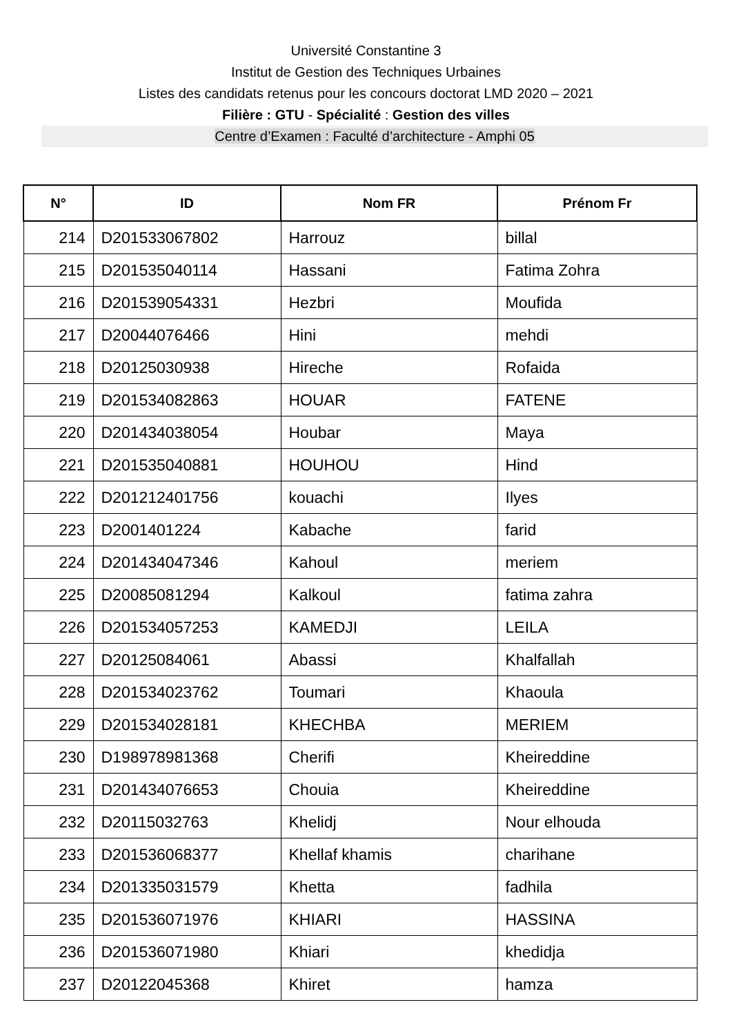Université Constantine 3
Institut de Gestion des Techniques Urbaines
Listes des candidats retenus pour les concours doctorat LMD 2020 – 2021
Filière : GTU - Spécialité : Gestion des villes
Centre d’Examen : Faculté d’architecture - Amphi 05
| N° | ID | Nom FR | Prénom Fr |
| --- | --- | --- | --- |
| 214 | D201533067802 | Harrouz | billal |
| 215 | D201535040114 | Hassani | Fatima Zohra |
| 216 | D201539054331 | Hezbri | Moufida |
| 217 | D20044076466 | Hini | mehdi |
| 218 | D20125030938 | Hireche | Rofaida |
| 219 | D201534082863 | HOUAR | FATENE |
| 220 | D201434038054 | Houbar | Maya |
| 221 | D201535040881 | HOUHOU | Hind |
| 222 | D201212401756 | kouachi | Ilyes |
| 223 | D2001401224 | Kabache | farid |
| 224 | D201434047346 | Kahoul | meriem |
| 225 | D20085081294 | Kalkoul | fatima zahra |
| 226 | D201534057253 | KAMEDJI | LEILA |
| 227 | D20125084061 | Abassi | Khalfallah |
| 228 | D201534023762 | Toumari | Khaoula |
| 229 | D201534028181 | KHECHBA | MERIEM |
| 230 | D198978981368 | Cherifi | Kheireddine |
| 231 | D201434076653 | Chouia | Kheireddine |
| 232 | D20115032763 | Khelidj | Nour elhouda |
| 233 | D201536068377 | Khellaf khamis | charihane |
| 234 | D201335031579 | Khetta | fadhila |
| 235 | D201536071976 | KHIARI | HASSINA |
| 236 | D201536071980 | Khiari | khedidja |
| 237 | D20122045368 | Khiret | hamza |